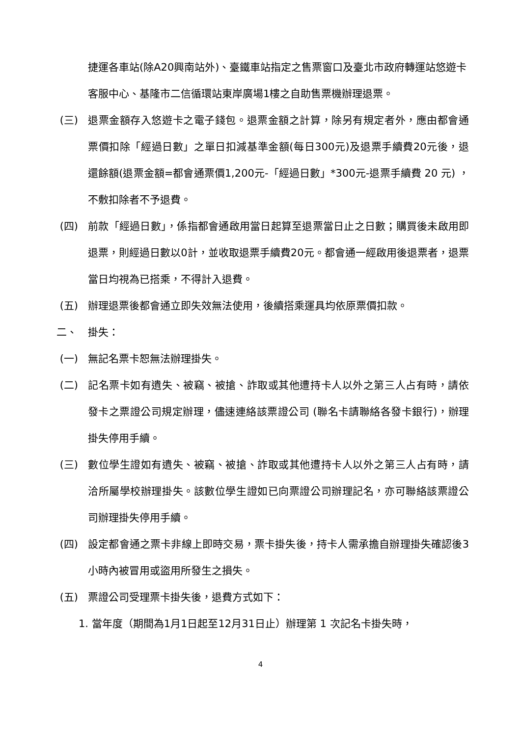捷運各車站(除A20興南站外)、臺鐵車站指定之售票窗口及臺北市政府轉運站悠遊卡客服中心、基隆市二信循環站東岸廣場1樓之自助售票機辦理退票。
(三) 退票金額存入悠遊卡之電子錢包。退票金額之計算，除另有規定者外，應由都會通票價扣除「經過日數」之單日扣減基準金額(每日300元)及退票手續費20元後，退還餘額(退票金額=都會通票價1,200元-「經過日數」*300元-退票手續費 20 元) ，不敷扣除者不予退費。
(四) 前款「經過日數」，係指都會通啟用當日起算至退票當日止之日數；購買後未啟用即退票，則經過日數以0計，並收取退票手續費20元。都會通一經啟用後退票者，退票當日均視為已搭乘，不得計入退費。
(五) 辦理退票後都會通立即失效無法使用，後續搭乘運具均依原票價扣款。
二、 掛失：
(一) 無記名票卡恕無法辦理掛失。
(二) 記名票卡如有遺失、被竊、被搶、詐取或其他遭持卡人以外之第三人占有時，請依發卡之票證公司規定辦理，儘速連絡該票證公司 (聯名卡請聯絡各發卡銀行)，辦理掛失停用手續。
(三) 數位學生證如有遺失、被竊、被搶、詐取或其他遭持卡人以外之第三人占有時，請洽所屬學校辦理掛失。該數位學生證如已向票證公司辦理記名，亦可聯絡該票證公司辦理掛失停用手續。
(四) 設定都會通之票卡非線上即時交易，票卡掛失後，持卡人需承擔自辦理掛失確認後3小時內被冒用或盜用所發生之損失。
(五) 票證公司受理票卡掛失後，退費方式如下：
1. 當年度（期間為1月1日起至12月31日止）辦理第 1 次記名卡掛失時，
4